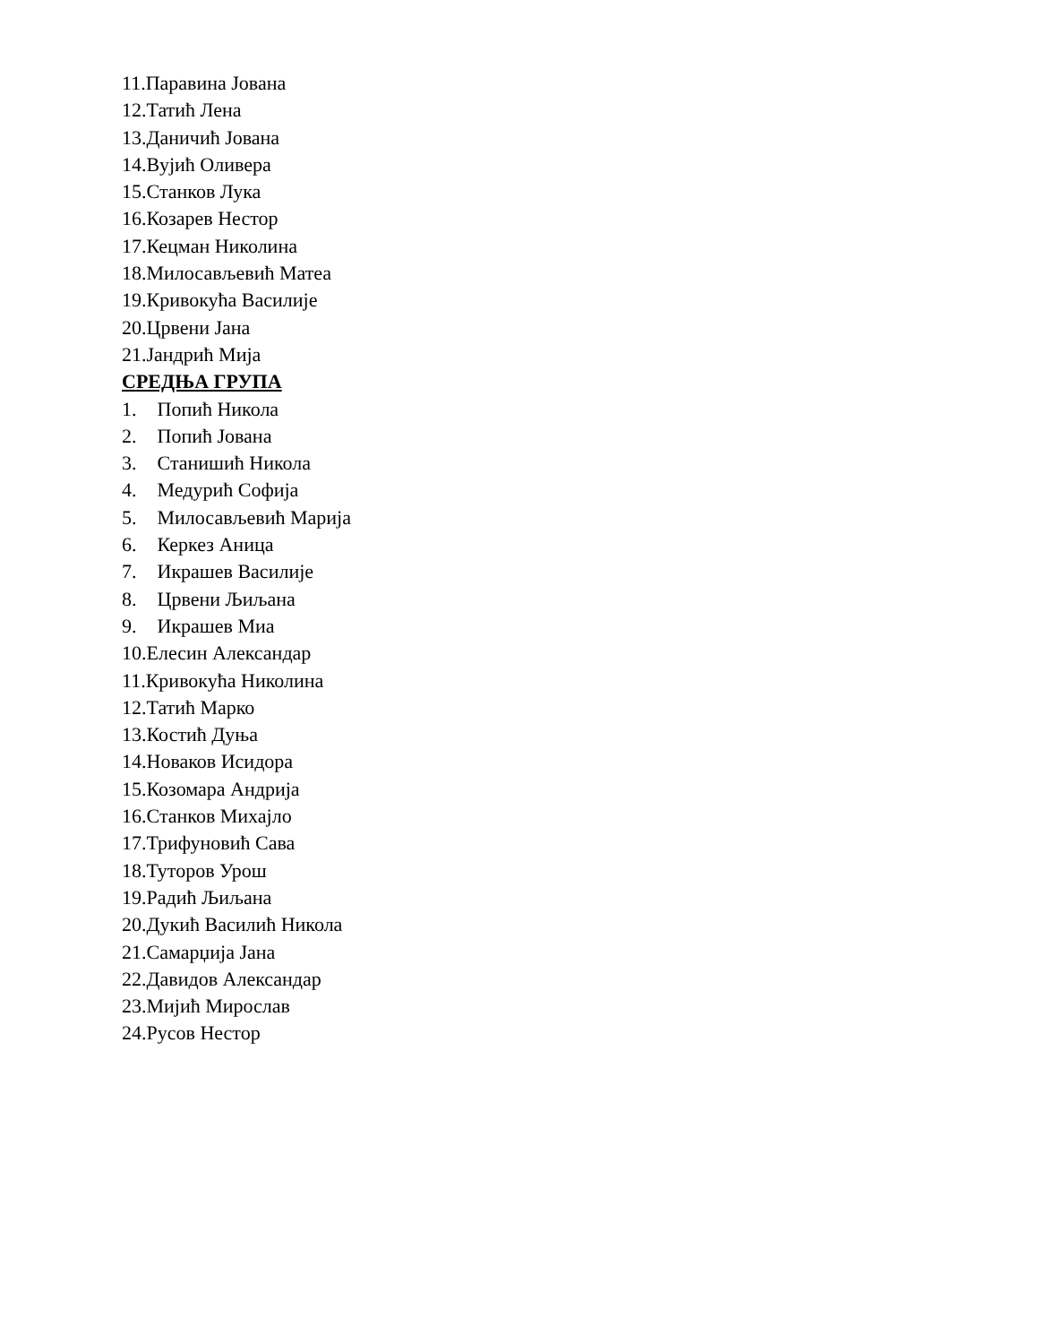11.Паравина Јована
12.Татић Лена
13.Даничић Јована
14.Вујић Оливера
15.Станков Лука
16.Козарев Нестор
17.Кецман Николина
18.Милосављевић Матеа
19.Кривокућа Василије
20.Црвени Јана
21.Јандрић Мија
СРЕДЊА ГРУПА
1. Попић Никола
2. Попић Јована
3. Станишић Никола
4. Медурић Софија
5. Милосављевић Марија
6. Керкез Аница
7. Икрашев Василије
8. Црвени Љиљана
9. Икрашев Миа
10.Елесин Александар
11.Кривокућа Николина
12.Татић Марко
13.Костић Дуња
14.Новаков Исидора
15.Козомара Андрија
16.Станков Михајло
17.Трифуновић Сава
18.Туторов Урош
19.Радић Љиљана
20.Дукић Василић Никола
21.Самарџија Јана
22.Давидов Александар
23.Мијић Мирослав
24.Русов Нестор